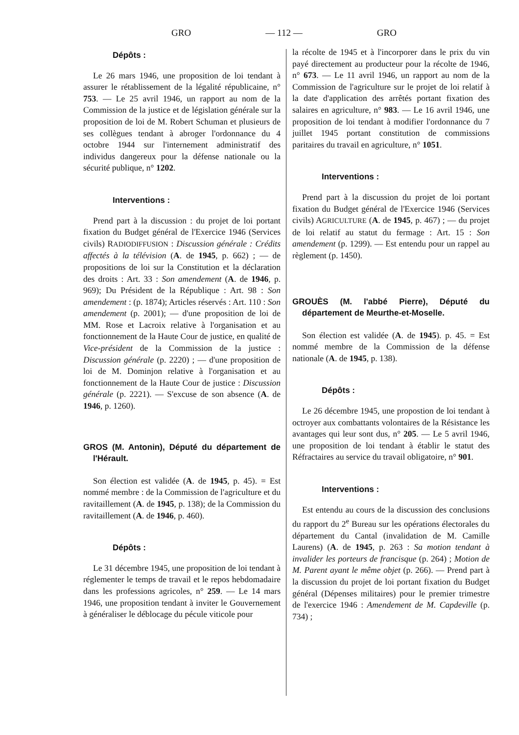GRO — 112 — GRO
Dépôts :
Le 26 mars 1946, une proposition de loi tendant à assurer le rétablissement de la légalité républicaine, n° 753. — Le 25 avril 1946, un rapport au nom de la Commission de la justice et de législation générale sur la proposition de loi de M. Robert Schuman et plusieurs de ses collègues tendant à abroger l'ordonnance du 4 octobre 1944 sur l'internement administratif des individus dangereux pour la défense nationale ou la sécurité publique, n° 1202.
Interventions :
Prend part à la discussion : du projet de loi portant fixation du Budget général de l'Exercice 1946 (Services civils) RADIODIFFUSION : Discussion générale : Crédits affectés à la télévision (A. de 1945, p. 662) ; — de propositions de loi sur la Constitution et la déclaration des droits : Art. 33 : Son amendement (A. de 1946, p. 969); Du Président de la République : Art. 98 : Son amendement : (p. 1874); Articles réservés : Art. 110 : Son amendement (p. 2001); — d'une proposition de loi de MM. Rose et Lacroix relative à l'organisation et au fonctionnement de la Haute Cour de justice, en qualité de Vice-président de la Commission de la justice : Discussion générale (p. 2220) ; — d'une proposition de loi de M. Dominjon relative à l'organisation et au fonctionnement de la Haute Cour de justice : Discussion générale (p. 2221). — S'excuse de son absence (A. de 1946, p. 1260).
GROS (M. Antonin), Député du département de l'Hérault.
Son élection est validée (A. de 1945, p. 45). = Est nommé membre : de la Commission de l'agriculture et du ravitaillement (A. de 1945, p. 138); de la Commission du ravitaillement (A. de 1946, p. 460).
Dépôts :
Le 31 décembre 1945, une proposition de loi tendant à réglementer le temps de travail et le repos hebdomadaire dans les professions agricoles, n° 259. — Le 14 mars 1946, une proposition tendant à inviter le Gouvernement à généraliser le déblocage du pécule viticole pour
la récolte de 1945 et à l'incorporer dans le prix du vin payé directement au producteur pour la récolte de 1946, n° 673. — Le 11 avril 1946, un rapport au nom de la Commission de l'agriculture sur le projet de loi relatif à la date d'application des arrêtés portant fixation des salaires en agriculture, n° 983. — Le 16 avril 1946, une proposition de loi tendant à modifier l'ordonnance du 7 juillet 1945 portant constitution de commissions paritaires du travail en agriculture, n° 1051.
Interventions :
Prend part à la discussion du projet de loi portant fixation du Budget général de l'Exercice 1946 (Services civils) AGRICULTURE (A. de 1945, p. 467) ; — du projet de loi relatif au statut du fermage : Art. 15 : Son amendement (p. 1299). — Est entendu pour un rappel au règlement (p. 1450).
GROUÈS (M. l'abbé Pierre), Député du département de Meurthe-et-Moselle.
Son élection est validée (A. de 1945). p. 45. = Est nommé membre de la Commission de la défense nationale (A. de 1945, p. 138).
Dépôts :
Le 26 décembre 1945, une propostion de loi tendant à octroyer aux combattants volontaires de la Résistance les avantages qui leur sont dus, n° 205. — Le 5 avril 1946, une proposition de loi tendant à établir le statut des Réfractaires au service du travail obligatoire, n° 901.
Interventions :
Est entendu au cours de la discussion des conclusions du rapport du 2<sup>e</sup> Bureau sur les opérations électorales du département du Cantal (invalidation de M. Camille Laurens) (A. de 1945, p. 263 : Sa motion tendant à invalider les porteurs de francisque (p. 264) ; Motion de M. Parent ayant le même objet (p. 266). — Prend part à la discussion du projet de loi portant fixation du Budget général (Dépenses militaires) pour le premier trimestre de l'exercice 1946 : Amendement de M. Capdeville (p. 734) ;